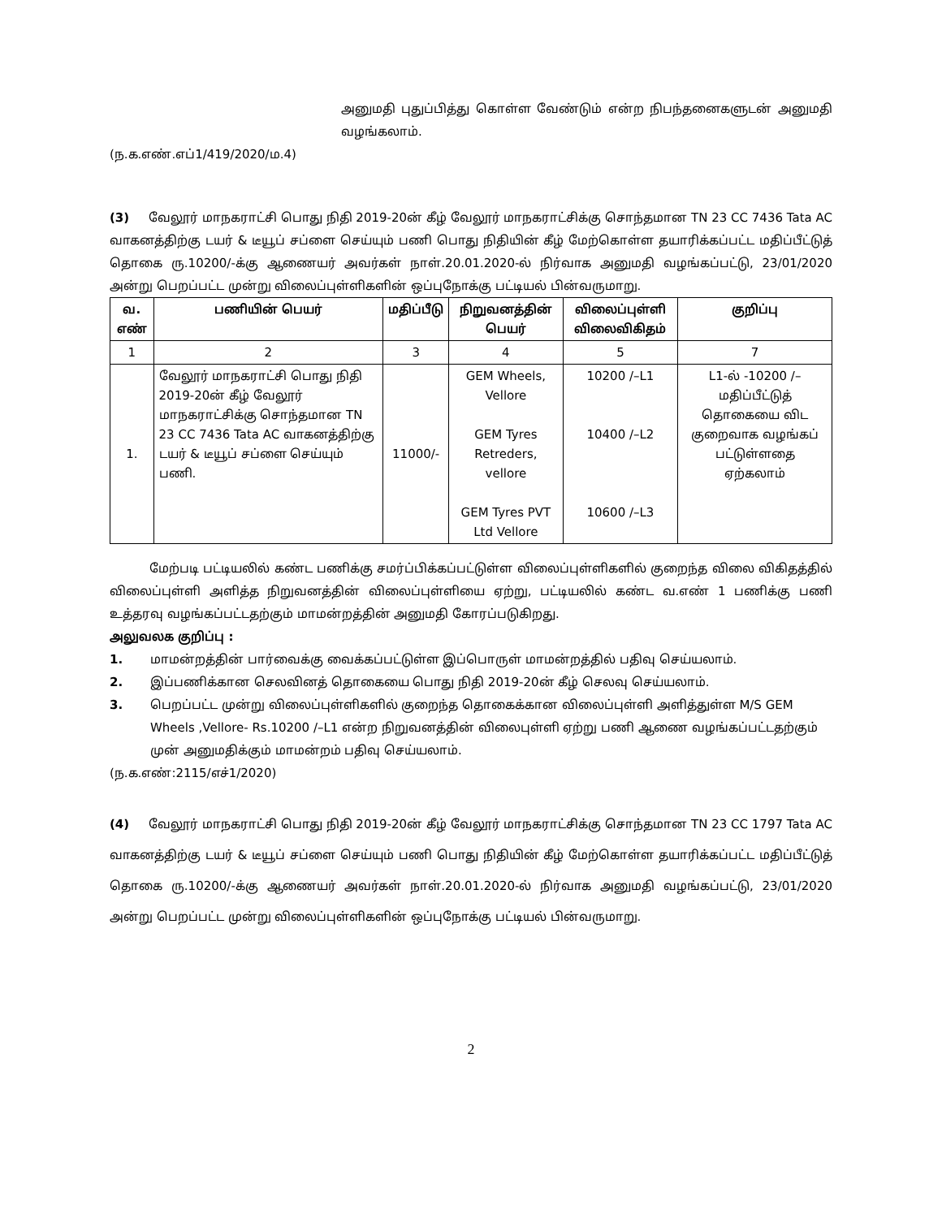அனுமதி புதுப்பித்து கொள்ள வேண்டும் என்ற நிபந்தனைகளுடன் அனுமதி வழங்கலாம்.
(ந.க.எண்.எப்1/419/2020/ம.4)
(3) வேலூர் மாநகராட்சி பொது நிதி 2019-20ன் கீழ் வேலூர் மாநகராட்சிக்கு சொந்தமான TN 23 CC 7436 Tata AC வாகனத்திற்கு டயர் & டீயூப் சப்ளை செய்யும் பணி பொது நிதியின் கீழ் மேற்கொள்ள தயாரிக்கப்பட்ட மதிப்பீட்டுத் தொகை ரு.10200/-க்கு ஆணையர் அவர்கள் நாள்.20.01.2020-ல் நிர்வாக அனுமதி வழங்கப்பட்டு, 23/01/2020 அன்று பெறப்பட்ட முன்று விலைப்புள்ளிகளின் ஒப்புநோக்கு பட்டியல் பின்வருமாறு.
| வ. எண் | பணியின் பெயர் | மதிப்பீடு | நிறுவனத்தின் பெயர் | விலைப்புள்ளி விலைவிகிதம் | குறிப்பு |
| --- | --- | --- | --- | --- | --- |
| 1 | 2 | 3 | 4 | 5 | 7 |
| 1. | வேலூர் மாநகராட்சி பொது நிதி 2019-20ன் கீழ் வேலூர் மாநகராட்சிக்கு சொந்தமான TN 23 CC 7436 Tata AC வாகனத்திற்கு டயர் & டீயூப் சப்ளை செய்யும் பணி. | 11000/- | GEM Wheels, Vellore GEM Tyres Retreders, vellore GEM Tyres PVT Ltd Vellore | 10200 /–L1 10400 /–L2 10600 /–L3 | L1-ல் -10200 /– மதிப்பீட்டுத் தொகையை விட குறைவாக வழங்கப் பட்டுள்ளதை ஏற்கலாம் |
மேற்படி பட்டியலில் கண்ட பணிக்கு சமர்ப்பிக்கப்பட்டுள்ள விலைப்புள்ளிகளில் குறைந்த விலை விகிதத்தில் விலைப்புள்ளி அளித்த நிறுவனத்தின் விலைப்புள்ளியை ஏற்று, பட்டியலில் கண்ட வ.எண் 1 பணிக்கு பணி உத்தரவு வழங்கப்பட்டதற்கும் மாமன்றத்தின் அனுமதி கோரப்படுகிறது.
அலுவலக குறிப்பு :
1. மாமன்றத்தின் பார்வைக்கு வைக்கப்பட்டுள்ள இப்பொருள் மாமன்றத்தில் பதிவு செய்யலாம்.
2. இப்பணிக்கான செலவினத் தொகையை பொது நிதி 2019-20ன் கீழ் செலவு செய்யலாம்.
3. பெறப்பட்ட முன்று விலைப்புள்ளிகளில் குறைந்த தொகைக்கான விலைப்புள்ளி அளித்துள்ள M/S GEM Wheels ,Vellore- Rs.10200 /–L1 என்ற நிறுவனத்தின் விலைபுள்ளி ஏற்று பணி ஆணை வழங்கப்பட்டதற்கும் முன் அனுமதிக்கும் மாமன்றம் பதிவு செய்யலாம்.
(ந.க.எண்:2115/எச்1/2020)
(4) வேலூர் மாநகராட்சி பொது நிதி 2019-20ன் கீழ் வேலூர் மாநகராட்சிக்கு சொந்தமான TN 23 CC 1797 Tata AC வாகனத்திற்கு டயர் & டீயூப் சப்ளை செய்யும் பணி பொது நிதியின் கீழ் மேற்கொள்ள தயாரிக்கப்பட்ட மதிப்பீட்டுத் தொகை ரு.10200/-க்கு ஆணையர் அவர்கள் நாள்.20.01.2020-ல் நிர்வாக அனுமதி வழங்கப்பட்டு, 23/01/2020 அன்று பெறப்பட்ட முன்று விலைப்புள்ளிகளின் ஒப்புநோக்கு பட்டியல் பின்வருமாறு.
2